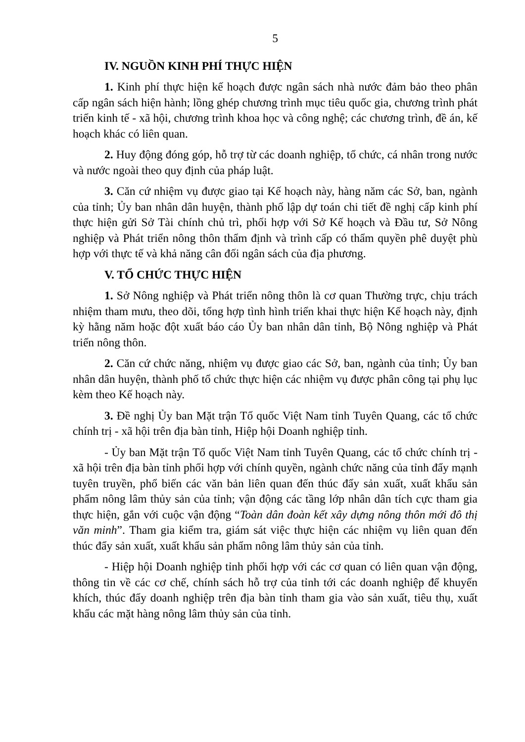5
IV. NGUỒN KINH PHÍ THỰC HIỆN
1. Kinh phí thực hiện kế hoạch được ngân sách nhà nước đảm bảo theo phân cấp ngân sách hiện hành; lồng ghép chương trình mục tiêu quốc gia, chương trình phát triển kinh tế - xã hội, chương trình khoa học và công nghệ; các chương trình, đề án, kế hoạch khác có liên quan.
2. Huy động đóng góp, hỗ trợ từ các doanh nghiệp, tổ chức, cá nhân trong nước và nước ngoài theo quy định của pháp luật.
3. Căn cứ nhiệm vụ được giao tại Kế hoạch này, hàng năm các Sở, ban, ngành của tỉnh; Ủy ban nhân dân huyện, thành phố lập dự toán chi tiết đề nghị cấp kinh phí thực hiện gửi Sở Tài chính chủ trì, phối hợp với Sở Kế hoạch và Đầu tư, Sở Nông nghiệp và Phát triển nông thôn thẩm định và trình cấp có thẩm quyền phê duyệt phù hợp với thực tế và khả năng cân đối ngân sách của địa phương.
V. TỔ CHỨC THỰC HIỆN
1. Sở Nông nghiệp và Phát triển nông thôn là cơ quan Thường trực, chịu trách nhiệm tham mưu, theo dõi, tổng hợp tình hình triển khai thực hiện Kế hoạch này, định kỳ hằng năm hoặc đột xuất báo cáo Ủy ban nhân dân tỉnh, Bộ Nông nghiệp và Phát triển nông thôn.
2. Căn cứ chức năng, nhiệm vụ được giao các Sở, ban, ngành của tỉnh; Ủy ban nhân dân huyện, thành phố tổ chức thực hiện các nhiệm vụ được phân công tại phụ lục kèm theo Kế hoạch này.
3. Đề nghị Ủy ban Mặt trận Tổ quốc Việt Nam tỉnh Tuyên Quang, các tổ chức chính trị - xã hội trên địa bàn tỉnh, Hiệp hội Doanh nghiệp tỉnh.
- Ủy ban Mặt trận Tổ quốc Việt Nam tỉnh Tuyên Quang, các tổ chức chính trị - xã hội trên địa bàn tỉnh phối hợp với chính quyền, ngành chức năng của tỉnh đẩy mạnh tuyên truyền, phổ biến các văn bản liên quan đến thúc đẩy sản xuất, xuất khẩu sản phẩm nông lâm thủy sản của tỉnh; vận động các tầng lớp nhân dân tích cực tham gia thực hiện, gắn với cuộc vận động “Toàn dân đoàn kết xây dựng nông thôn mới đô thị văn minh”. Tham gia kiểm tra, giám sát việc thực hiện các nhiệm vụ liên quan đến thúc đẩy sản xuất, xuất khẩu sản phẩm nông lâm thủy sản của tỉnh.
- Hiệp hội Doanh nghiệp tỉnh phối hợp với các cơ quan có liên quan vận động, thông tin về các cơ chế, chính sách hỗ trợ của tỉnh tới các doanh nghiệp để khuyến khích, thúc đẩy doanh nghiệp trên địa bàn tỉnh tham gia vào sản xuất, tiêu thụ, xuất khẩu các mặt hàng nông lâm thủy sản của tỉnh.